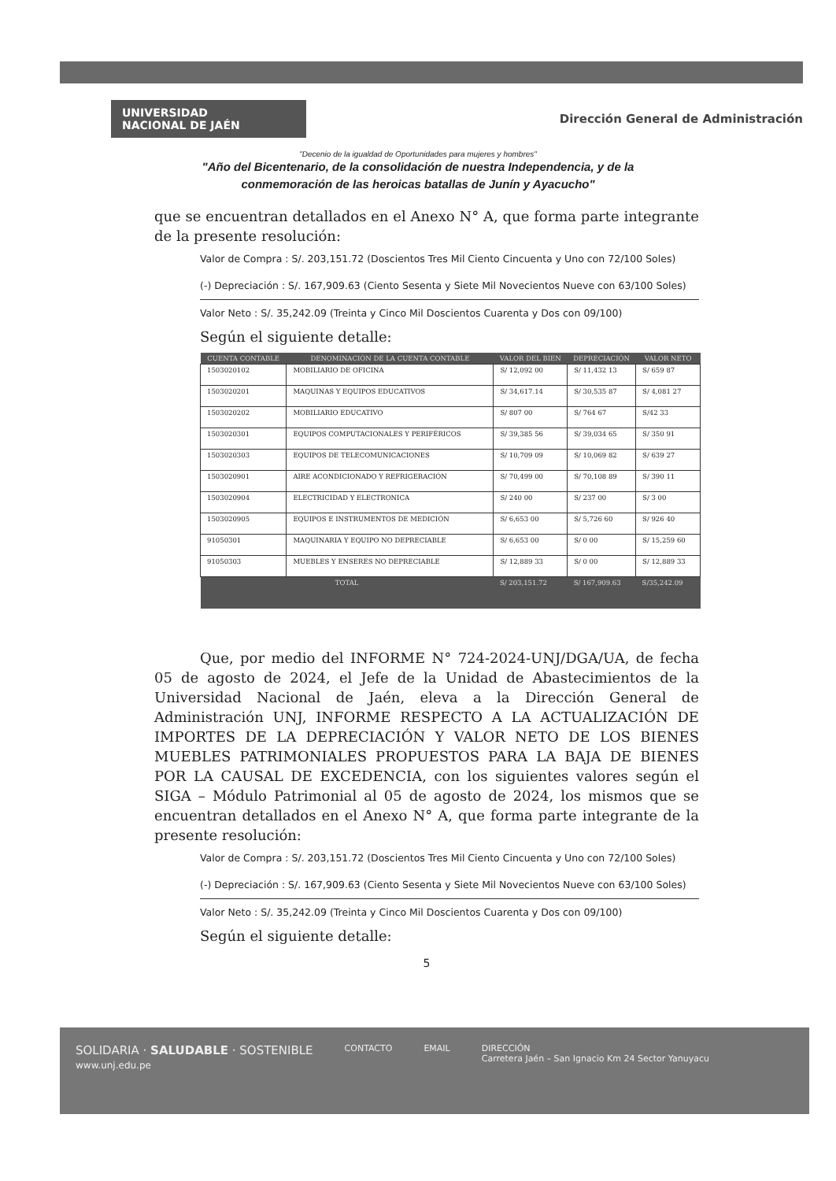UNIVERSIDAD
NACIONAL DE JAÉN
Dirección General de Administración
"Decenio de la igualdad de Oportunidades para mujeres y hombres"
"Año del Bicentenario, de la consolidación de nuestra Independencia, y de la
conmemoración de las heroicas batallas de Junín y Ayacucho"
que se encuentran detallados en el Anexo N° A, que forma parte integrante de la presente resolución:
Valor de Compra : S/. 203,151.72 (Doscientos Tres Mil Ciento Cincuenta y Uno con 72/100 Soles)
(-) Depreciación : S/. 167,909.63 (Ciento Sesenta y Siete Mil Novecientos Nueve con 63/100 Soles)
Valor Neto : S/. 35,242.09 (Treinta y Cinco Mil Doscientos Cuarenta y Dos con 09/100)
Según el siguiente detalle:
| CUENTA CONTABLE | DENOMINACIÓN DE LA CUENTA CONTABLE | VALOR DEL BIEN | DEPRECIACIÓN | VALOR NETO |
| --- | --- | --- | --- | --- |
| 1503020102 | MOBILIARIO DE OFICINA | S/ 12,092 00 | S/ 11,432 13 | S/ 659 87 |
| 1503020201 | MAQUINAS Y EQUIPOS EDUCATIVOS | S/ 34,617.14 | S/ 30,535 87 | S/ 4,081 27 |
| 1503020202 | MOBILIARIO EDUCATIVO | S/ 807 00 | S/ 764 67 | S/42 33 |
| 1503020301 | EQUIPOS COMPUTACIONALES Y PERIFÉRICOS | S/ 39,385 56 | S/ 39,034 65 | S/ 350 91 |
| 1503020303 | EQUIPOS DE TELECOMUNICACIONES | S/ 10,709 09 | S/ 10,069 82 | S/ 639 27 |
| 1503020901 | AIRE ACONDICIONADO Y REFRIGERACIÓN | S/ 70,499 00 | S/ 70,108 89 | S/ 390 11 |
| 1503020904 | ELECTRICIDAD Y ELECTRONICA | S/ 240 00 | S/ 237 00 | S/ 3 00 |
| 1503020905 | EQUIPOS E INSTRUMENTOS DE MEDICIÓN | S/ 6,653 00 | S/ 5,726 60 | S/ 926 40 |
| 91050301 | MAQUINARIA Y EQUIPO NO DEPRECIABLE | S/ 6,653 00 | S/ 0 00 | S/ 15,259 60 |
| 91050303 | MUEBLES Y ENSERES NO DEPRECIABLE | S/ 12,889 33 | S/ 0 00 | S/ 12,889 33 |
| TOTAL | | S/ 203,151.72 | S/ 167,909.63 | S/35,242.09 |
Que, por medio del INFORME N° 724-2024-UNJ/DGA/UA, de fecha 05 de agosto de 2024, el Jefe de la Unidad de Abastecimientos de la Universidad Nacional de Jaén, eleva a la Dirección General de Administración UNJ, INFORME RESPECTO A LA ACTUALIZACIÓN DE IMPORTES DE LA DEPRECIACIÓN Y VALOR NETO DE LOS BIENES MUEBLES PATRIMONIALES PROPUESTOS PARA LA BAJA DE BIENES POR LA CAUSAL DE EXCEDENCIA, con los siguientes valores según el SIGA – Módulo Patrimonial al 05 de agosto de 2024, los mismos que se encuentran detallados en el Anexo N° A, que forma parte integrante de la presente resolución:
Valor de Compra : S/. 203,151.72 (Doscientos Tres Mil Ciento Cincuenta y Uno con 72/100 Soles)
(-) Depreciación : S/. 167,909.63 (Ciento Sesenta y Siete Mil Novecientos Nueve con 63/100 Soles)
Valor Neto : S/. 35,242.09 (Treinta y Cinco Mil Doscientos Cuarenta y Dos con 09/100)
Según el siguiente detalle:
5
SOLIDARIA · SALUDABLE · SOSTENIBLE
www.unj.edu.pe
CONTACTO EMAIL DIRECCIÓN
Carretera Jaén – San Ignacio Km 24 Sector Yanuyacu